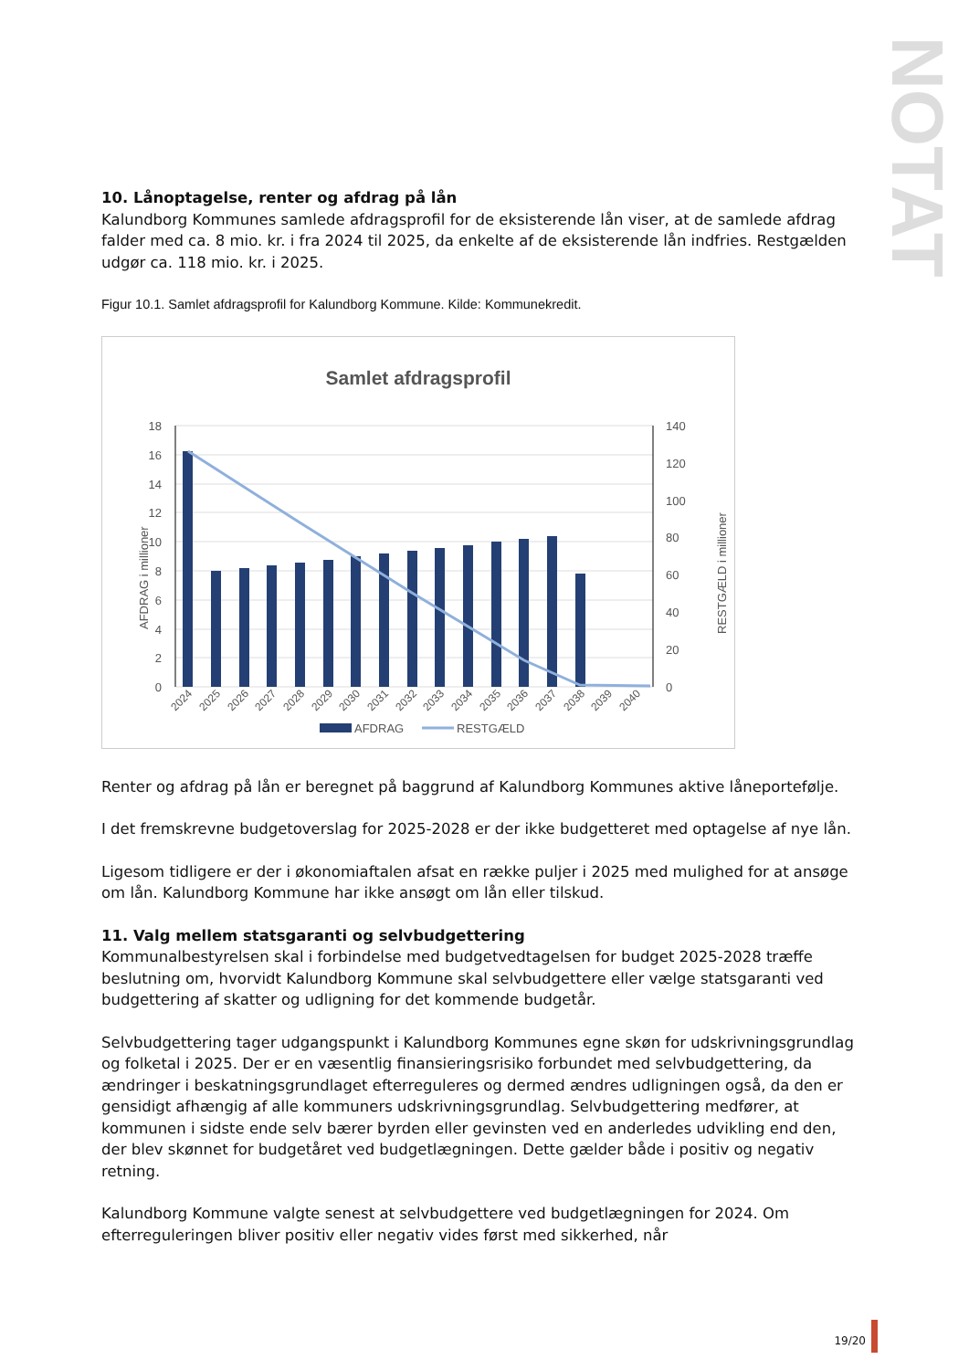NOTAT
10. Lånoptagelse, renter og afdrag på lån
Kalundborg Kommunes samlede afdragsprofil for de eksisterende lån viser, at de samlede afdrag falder med ca. 8 mio. kr. i fra 2024 til 2025, da enkelte af de eksisterende lån indfries. Restgælden udgør ca. 118 mio. kr. i 2025.
Figur 10.1. Samlet afdragsprofil for Kalundborg Kommune. Kilde: Kommunekredit.
Samlet afdragsprofil
18
16
14
12
10
8
6
4
2
0
140
120
100
80
60
40
20
0
AFDRAG i millioner
RESTGÆLD i millioner
2024
2025
2026
2027
2028
2029
2030
2031
2032
2033
2034
2035
2036
2037
2038
2039
2040
AFDRAG
RESTGÆLD
Renter og afdrag på lån er beregnet på baggrund af Kalundborg Kommunes aktive låneportefølje.
I det fremskrevne budgetoverslag for 2025-2028 er der ikke budgetteret med optagelse af nye lån.
Ligesom tidligere er der i økonomiaftalen afsat en række puljer i 2025 med mulighed for at ansøge om lån. Kalundborg Kommune har ikke ansøgt om lån eller tilskud.
11. Valg mellem statsgaranti og selvbudgettering
Kommunalbestyrelsen skal i forbindelse med budgetvedtagelsen for budget 2025-2028 træffe beslutning om, hvorvidt Kalundborg Kommune skal selvbudgettere eller vælge statsgaranti ved budgettering af skatter og udligning for det kommende budgetår.
Selvbudgettering tager udgangspunkt i Kalundborg Kommunes egne skøn for udskrivningsgrundlag og folketal i 2025. Der er en væsentlig finansieringsrisiko forbundet med selvbudgettering, da ændringer i beskatningsgrundlaget efterreguleres og dermed ændres udligningen også, da den er gensidigt afhængig af alle kommuners udskrivningsgrundlag. Selvbudgettering medfører, at kommunen i sidste ende selv bærer byrden eller gevinsten ved en anderledes udvikling end den, der blev skønnet for budgetåret ved budgetlægningen. Dette gælder både i positiv og negativ retning.
Kalundborg Kommune valgte senest at selvbudgettere ved budgetlægningen for 2024. Om efterreguleringen bliver positiv eller negativ vides først med sikkerhed, når
19/20